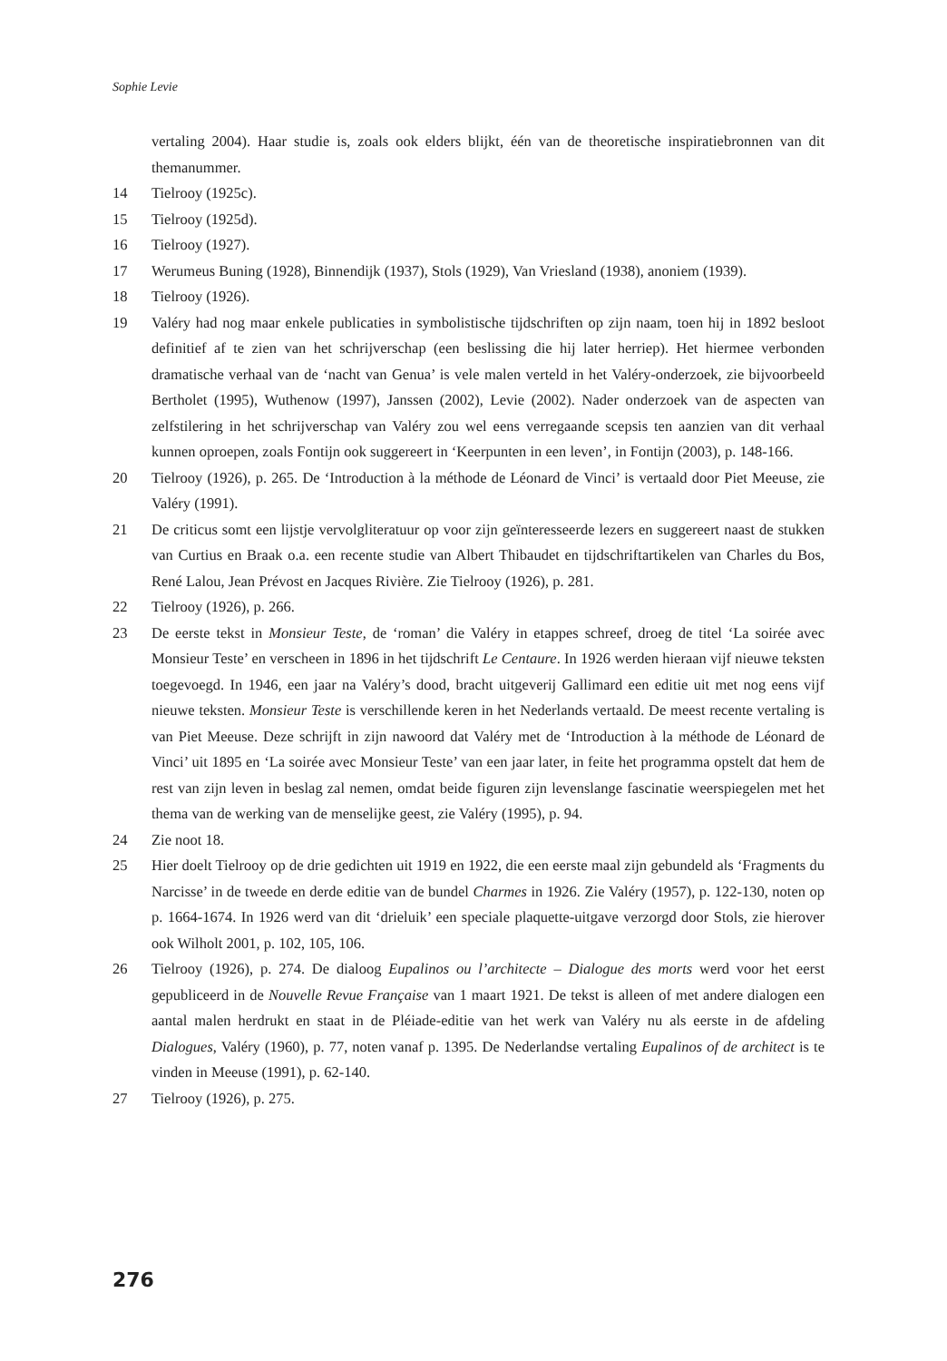Sophie Levie
vertaling 2004). Haar studie is, zoals ook elders blijkt, één van de theoretische inspiratiebronnen van dit themanummer.
14 Tielrooy (1925c).
15 Tielrooy (1925d).
16 Tielrooy (1927).
17 Werumeus Buning (1928), Binnendijk (1937), Stols (1929), Van Vriesland (1938), anoniem (1939).
18 Tielrooy (1926).
19 Valéry had nog maar enkele publicaties in symbolistische tijdschriften op zijn naam, toen hij in 1892 besloot definitief af te zien van het schrijverschap (een beslissing die hij later herriep). Het hiermee verbonden dramatische verhaal van de ‘nacht van Genua’ is vele malen verteld in het Valéry-onderzoek, zie bijvoorbeeld Bertholet (1995), Wuthenow (1997), Janssen (2002), Levie (2002). Nader onderzoek van de aspecten van zelfstilering in het schrijverschap van Valéry zou wel eens verregaande scepsis ten aanzien van dit verhaal kunnen oproepen, zoals Fontijn ook suggereert in ‘Keerpunten in een leven’, in Fontijn (2003), p. 148-166.
20 Tielrooy (1926), p. 265. De ‘Introduction à la méthode de Léonard de Vinci’ is vertaald door Piet Meeuse, zie Valéry (1991).
21 De criticus somt een lijstje vervolgliteratuur op voor zijn geïnteresseerde lezers en suggereert naast de stukken van Curtius en Braak o.a. een recente studie van Albert Thibaudet en tijdschriftartikelen van Charles du Bos, René Lalou, Jean Prévost en Jacques Rivière. Zie Tielrooy (1926), p. 281.
22 Tielrooy (1926), p. 266.
23 De eerste tekst in Monsieur Teste, de ‘roman’ die Valéry in etappes schreef, droeg de titel ‘La soirée avec Monsieur Teste’ en verscheen in 1896 in het tijdschrift Le Centaure. In 1926 werden hieraan vijf nieuwe teksten toegevoegd. In 1946, een jaar na Valéry’s dood, bracht uitgeverij Gallimard een editie uit met nog eens vijf nieuwe teksten. Monsieur Teste is verschillende keren in het Nederlands vertaald. De meest recente vertaling is van Piet Meeuse. Deze schrijft in zijn nawoord dat Valéry met de ‘Introduction à la méthode de Léonard de Vinci’ uit 1895 en ‘La soirée avec Monsieur Teste’ van een jaar later, in feite het programma opstelt dat hem de rest van zijn leven in beslag zal nemen, omdat beide figuren zijn levenslange fascinatie weerspiegelen met het thema van de werking van de menselijke geest, zie Valéry (1995), p. 94.
24 Zie noot 18.
25 Hier doelt Tielrooy op de drie gedichten uit 1919 en 1922, die een eerste maal zijn gebundeld als ‘Fragments du Narcisse’ in de tweede en derde editie van de bundel Charmes in 1926. Zie Valéry (1957), p. 122-130, noten op p. 1664-1674. In 1926 werd van dit ‘drieluik’ een speciale plaquette-uitgave verzorgd door Stols, zie hierover ook Wilholt 2001, p. 102, 105, 106.
26 Tielrooy (1926), p. 274. De dialoog Eupalinos ou l’architecte – Dialogue des morts werd voor het eerst gepubliceerd in de Nouvelle Revue Française van 1 maart 1921. De tekst is alleen of met andere dialogen een aantal malen herdrukt en staat in de Pléiade-editie van het werk van Valéry nu als eerste in de afdeling Dialogues, Valéry (1960), p. 77, noten vanaf p. 1395. De Nederlandse vertaling Eupalinos of de architect is te vinden in Meeuse (1991), p. 62-140.
27 Tielrooy (1926), p. 275.
276